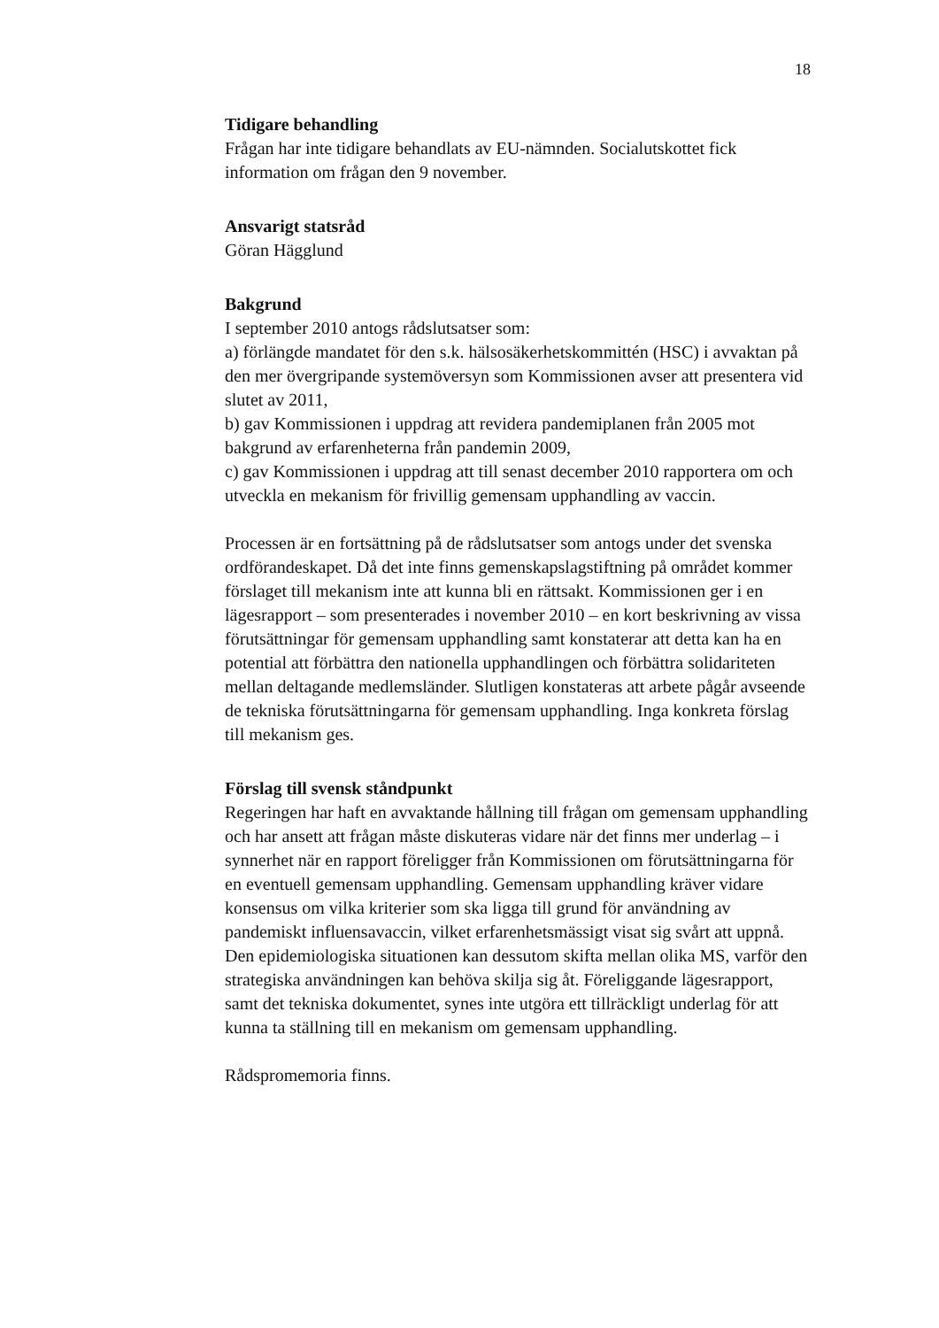18
Tidigare behandling
Frågan har inte tidigare behandlats av EU-nämnden. Socialutskottet fick information om frågan den 9 november.
Ansvarigt statsråd
Göran Hägglund
Bakgrund
I september 2010 antogs rådslutsatser som:
a) förlängde mandatet för den s.k. hälsosäkerhetskommittén (HSC) i avvaktan på den mer övergripande systemöversyn som Kommissionen avser att presentera vid slutet av 2011,
b) gav Kommissionen i uppdrag att revidera pandemiplanen från 2005 mot bakgrund av erfarenheterna från pandemin 2009,
c) gav Kommissionen i uppdrag att till senast december 2010 rapportera om och utveckla en mekanism för frivillig gemensam upphandling av vaccin.
Processen är en fortsättning på de rådslutsatser som antogs under det svenska ordförandeskapet. Då det inte finns gemenskapslagstiftning på området kommer förslaget till mekanism inte att kunna bli en rättsakt. Kommissionen ger i en lägesrapport – som presenterades i november 2010 – en kort beskrivning av vissa förutsättningar för gemensam upphandling samt konstaterar att detta kan ha en potential att förbättra den nationella upphandlingen och förbättra solidariteten mellan deltagande medlemsländer. Slutligen konstateras att arbete pågår avseende de tekniska förutsättningarna för gemensam upphandling. Inga konkreta förslag till mekanism ges.
Förslag till svensk ståndpunkt
Regeringen har haft en avvaktande hållning till frågan om gemensam upphandling och har ansett att frågan måste diskuteras vidare när det finns mer underlag – i synnerhet när en rapport föreligger från Kommissionen om förutsättningarna för en eventuell gemensam upphandling. Gemensam upphandling kräver vidare konsensus om vilka kriterier som ska ligga till grund för användning av pandemiskt influensavaccin, vilket erfarenhetsmässigt visat sig svårt att uppnå. Den epidemiologiska situationen kan dessutom skifta mellan olika MS, varför den strategiska användningen kan behöva skilja sig åt. Föreliggande lägesrapport, samt det tekniska dokumentet, synes inte utgöra ett tillräckligt underlag för att kunna ta ställning till en mekanism om gemensam upphandling.
Rådspromemoria finns.